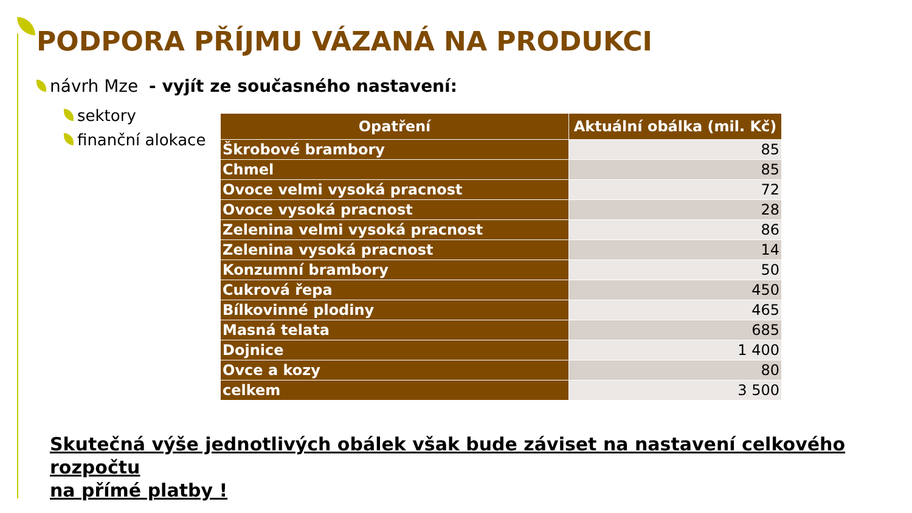PODPORA PŘÍJMU VÁZANÁ NA PRODUKCI
návrh Mze - vyjít ze současného nastavení:
sektory
finanční alokace
| Opatření | Aktuální obálka (mil. Kč) |
| --- | --- |
| Škrobové brambory | 85 |
| Chmel | 85 |
| Ovoce velmi vysoká pracnost | 72 |
| Ovoce vysoká pracnost | 28 |
| Zelenina velmi vysoká pracnost | 86 |
| Zelenina vysoká pracnost | 14 |
| Konzumní brambory | 50 |
| Cukrová řepa | 450 |
| Bílkovinné plodiny | 465 |
| Masná telata | 685 |
| Dojnice | 1 400 |
| Ovce a kozy | 80 |
| celkem | 3 500 |
Skutečná výše jednotlivých obálek však bude záviset na nastavení celkového rozpočtu
na přímé platby !